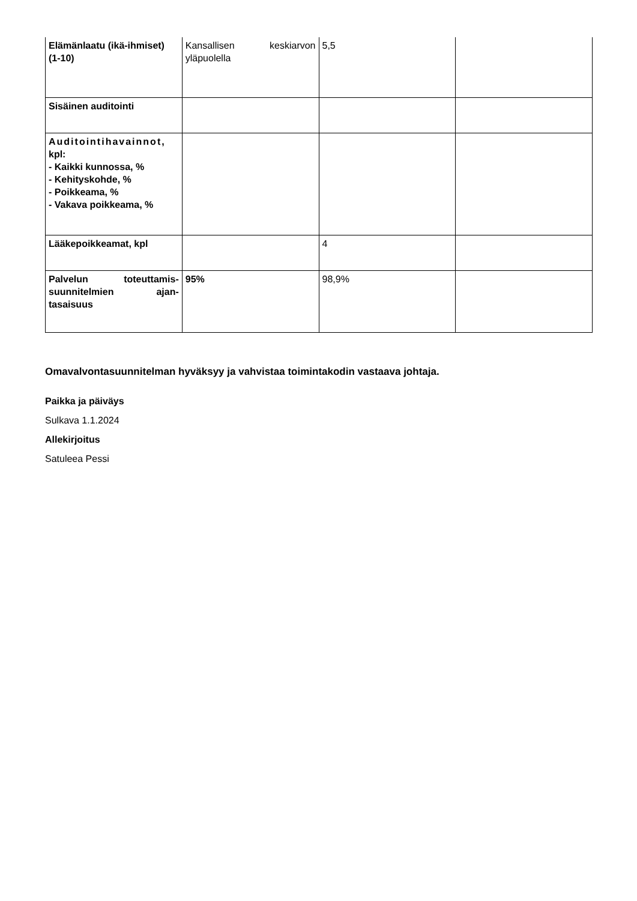| Elämänlaatu (ikä-ihmiset) (1-10) | Kansallisen keskiarvon yläpuolella | 5,5 | |
| Sisäinen auditointi | | | |
| Auditointihavainnot, kpl: - Kaikki kunnossa, % - Kehityskohde, % - Poikkeama, % - Vakava poikkeama, % | | | |
| Lääkepoikkeamat, kpl | | 4 | |
| Palvelun toteuttamis-suunnitelmien ajan-tasaisuus | 95% | 98,9% | |
Omavalvontasuunnitelman hyväksyy ja vahvistaa toimintakodin vastaava johtaja.
Paikka ja päiväys
Sulkava 1.1.2024
Allekirjoitus
Satuleea Pessi